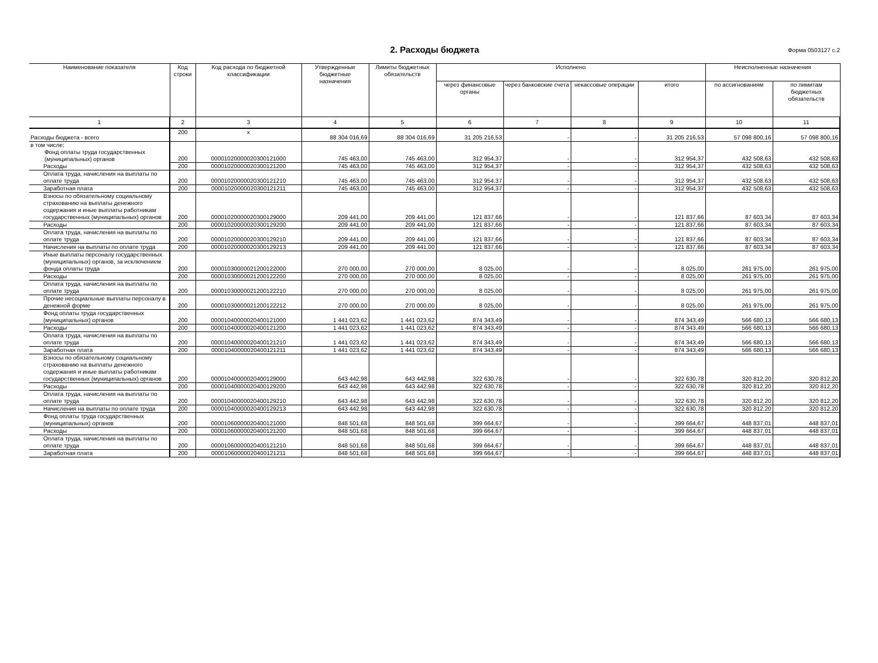2. Расходы бюджета
Форма 0503127 с.2
| Наименование показателя | Код строки | Код расхода по бюджетной классификации | Утвержденные бюджетные назначения | Лимиты бюджетных обязательств | Исполнено | | | | Неисполненные назначения | |
| --- | --- | --- | --- | --- | --- | --- | --- | --- | --- | --- |
| | | | | | через финансовые органы | через банковские счета | некассовые операции | итого | по ассигнованиям | по лимитам бюджетных обязательств |
| 1 | 2 | 3 | 4 | 5 | 6 | 7 | 8 | 9 | 10 | 11 |
| Расходы бюджета - всего | 200 | x | 88 304 016,69 | 88 304 016,69 | 31 205 216,53 | - | - | 31 205 216,53 | 57 098 800,16 | 57 098 800,16 |
| в том числе: Фонд оплаты труда государственных (муниципальных) органов | 200 | 00001020000020300121000 | 745 463,00 | 745 463,00 | 312 954,37 | - | - | 312 954,37 | 432 508,63 | 432 508,63 |
| Расходы | 200 | 00001020000020300121200 | 745 463,00 | 745 463,00 | 312 954,37 | - | - | 312 954,37 | 432 508,63 | 432 508,63 |
| Оплата труда, начисления на выплаты по оплате труда | 200 | 00001020000020300121210 | 745 463,00 | 745 463,00 | 312 954,37 | - | - | 312 954,37 | 432 508,63 | 432 508,63 |
| Заработная плата | 200 | 00001020000020300121211 | 745 463,00 | 745 463,00 | 312 954,37 | - | - | 312 954,37 | 432 508,63 | 432 508,63 |
| Взносы по обязательному социальному страхованию на выплаты денежного содержания и иные выплаты работникам государственных (муниципальных) органов | 200 | 00001020000020300129000 | 209 441,00 | 209 441,00 | 121 837,66 | - | - | 121 837,66 | 87 603,34 | 87 603,34 |
| Расходы | 200 | 00001020000020300129200 | 209 441,00 | 209 441,00 | 121 837,66 | - | - | 121 837,66 | 87 603,34 | 87 603,34 |
| Оплата труда, начисления на выплаты по оплате труда | 200 | 00001020000020300129210 | 209 441,00 | 209 441,00 | 121 837,66 | - | - | 121 837,66 | 87 603,34 | 87 603,34 |
| Начисления на выплаты по оплате труда | 200 | 00001020000020300129213 | 209 441,00 | 209 441,00 | 121 837,66 | - | - | 121 837,66 | 87 603,34 | 87 603,34 |
| Иные выплаты персоналу государственных (муниципальных) органов, за исключением фонда оплаты труда | 200 | 00001030000021200122000 | 270 000,00 | 270 000,00 | 8 025,00 | - | - | 8 025,00 | 261 975,00 | 261 975,00 |
| Расходы | 200 | 00001030000021200122200 | 270 000,00 | 270 000,00 | 8 025,00 | - | - | 8 025,00 | 261 975,00 | 261 975,00 |
| Оплата труда, начисления на выплаты по оплате труда | 200 | 00001030000021200122210 | 270 000,00 | 270 000,00 | 8 025,00 | - | - | 8 025,00 | 261 975,00 | 261 975,00 |
| Прочие несоциальные выплаты персоналу в денежной форме | 200 | 00001030000021200122212 | 270 000,00 | 270 000,00 | 8 025,00 | - | - | 8 025,00 | 261 975,00 | 261 975,00 |
| Фонд оплаты труда государственных (муниципальных) органов | 200 | 00001040000020400121000 | 1 441 023,62 | 1 441 023,62 | 874 343,49 | - | - | 874 343,49 | 566 680,13 | 566 680,13 |
| Расходы | 200 | 00001040000020400121200 | 1 441 023,62 | 1 441 023,62 | 874 343,49 | - | - | 874 343,49 | 566 680,13 | 566 680,13 |
| Оплата труда, начисления на выплаты по оплате труда | 200 | 00001040000020400121210 | 1 441 023,62 | 1 441 023,62 | 874 343,49 | - | - | 874 343,49 | 566 680,13 | 566 680,13 |
| Заработная плата | 200 | 00001040000020400121211 | 1 441 023,62 | 1 441 023,62 | 874 343,49 | - | - | 874 343,49 | 566 680,13 | 566 680,13 |
| Взносы по обязательному социальному страхованию на выплаты денежного содержания и иные выплаты работникам государственных (муниципальных) органов | 200 | 00001040000020400129000 | 643 442,98 | 643 442,98 | 322 630,78 | - | - | 322 630,78 | 320 812,20 | 320 812,20 |
| Расходы | 200 | 00001040000020400129200 | 643 442,98 | 643 442,98 | 322 630,78 | - | - | 322 630,78 | 320 812,20 | 320 812,20 |
| Оплата труда, начисления на выплаты по оплате труда | 200 | 00001040000020400129210 | 643 442,98 | 643 442,98 | 322 630,78 | - | - | 322 630,78 | 320 812,20 | 320 812,20 |
| Начисления на выплаты по оплате труда | 200 | 00001040000020400129213 | 643 442,98 | 643 442,98 | 322 630,78 | - | - | 322 630,78 | 320 812,20 | 320 812,20 |
| Фонд оплаты труда государственных (муниципальных) органов | 200 | 00001060000020400121000 | 848 501,68 | 848 501,68 | 399 664,67 | - | - | 399 664,67 | 448 837,01 | 448 837,01 |
| Расходы | 200 | 00001060000020400121200 | 848 501,68 | 848 501,68 | 399 664,67 | - | - | 399 664,67 | 448 837,01 | 448 837,01 |
| Оплата труда, начисления на выплаты по оплате труда | 200 | 00001060000020400121210 | 848 501,68 | 848 501,68 | 399 664,67 | - | - | 399 664,67 | 448 837,01 | 448 837,01 |
| Заработная плата | 200 | 00001060000020400121211 | 848 501,68 | 848 501,68 | 399 664,67 | - | - | 399 664,67 | 448 837,01 | 448 837,01 |